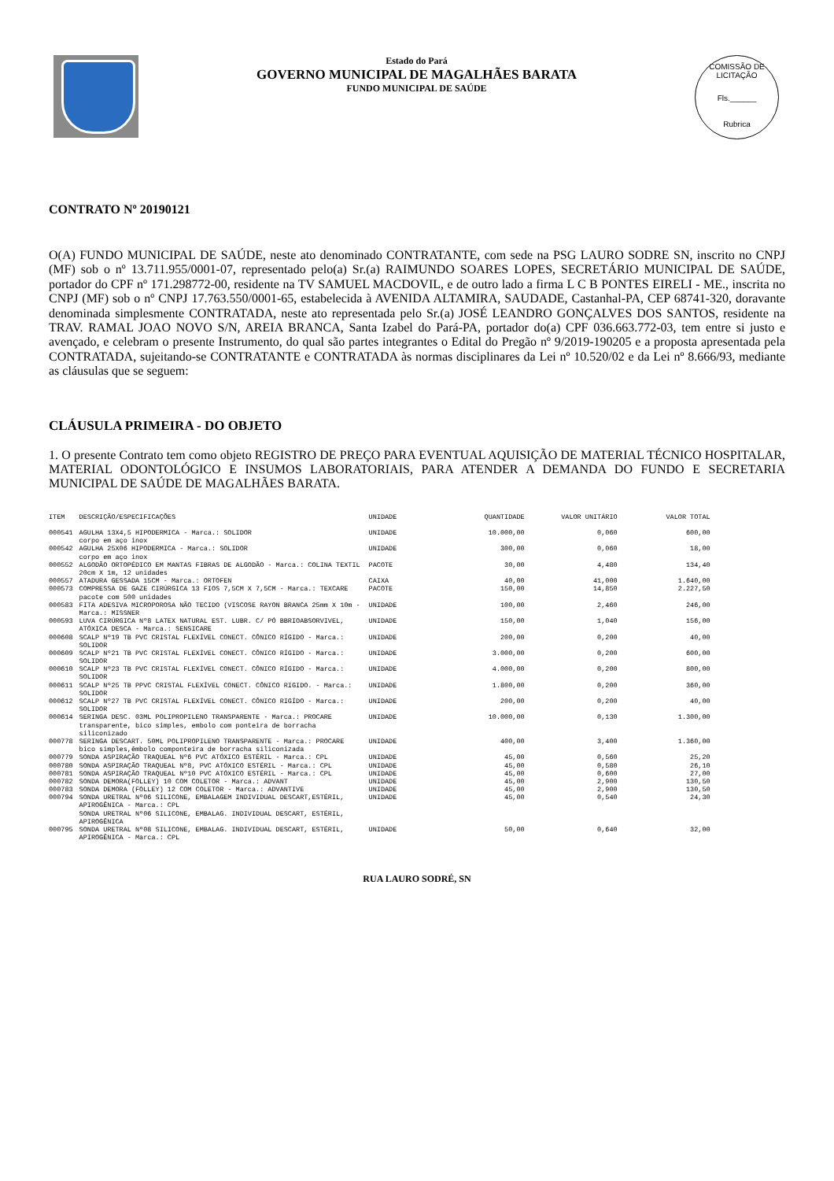Estado do Pará
GOVERNO MUNICIPAL DE MAGALHÃES BARATA
FUNDO MUNICIPAL DE SAÚDE
COMISSÃO DE LICITAÇÃO
Fls.______
Rubrica
CONTRATO Nº 20190121
O(A) FUNDO MUNICIPAL DE SAÚDE, neste ato denominado CONTRATANTE, com sede na PSG LAURO SODRE SN, inscrito no CNPJ (MF) sob o nº 13.711.955/0001-07, representado pelo(a) Sr.(a) RAIMUNDO SOARES LOPES, SECRETÁRIO MUNICIPAL DE SAÚDE, portador do CPF nº 171.298772-00, residente na TV SAMUEL MACDOVIL, e de outro lado a firma L C B PONTES EIRELI - ME., inscrita no CNPJ (MF) sob o nº CNPJ 17.763.550/0001-65, estabelecida à AVENIDA ALTAMIRA, SAUDADE, Castanhal-PA, CEP 68741-320, doravante denominada simplesmente CONTRATADA, neste ato representada pelo Sr.(a) JOSÉ LEANDRO GONÇALVES DOS SANTOS, residente na TRAV. RAMAL JOAO NOVO S/N, AREIA BRANCA, Santa Izabel do Pará-PA, portador do(a) CPF 036.663.772-03, tem entre si justo e avençado, e celebram o presente Instrumento, do qual são partes integrantes o Edital do Pregão nº 9/2019-190205 e a proposta apresentada pela CONTRATADA, sujeitando-se CONTRATANTE e CONTRATADA às normas disciplinares da Lei nº 10.520/02 e da Lei nº 8.666/93, mediante as cláusulas que se seguem:
CLÁUSULA PRIMEIRA - DO OBJETO
1. O presente Contrato tem como objeto REGISTRO DE PREÇO PARA EVENTUAL AQUISIÇÃO DE MATERIAL TÉCNICO HOSPITALAR, MATERIAL ODONTOLÓGICO E INSUMOS LABORATORIAIS, PARA ATENDER A DEMANDA DO FUNDO E SECRETARIA MUNICIPAL DE SAÚDE DE MAGALHÃES BARATA.
| ITEM | DESCRIÇÃO/ESPECIFICAÇÕES | UNIDADE | QUANTIDADE | VALOR UNITÁRIO | VALOR TOTAL |
| --- | --- | --- | --- | --- | --- |
| 000541 | AGULHA 13X4,5 HIPODERMICA - Marca.: SOLIDOR corpo em aço inox | UNIDADE | 10.000,00 | 0,060 | 600,00 |
| 000542 | AGULHA 25X06 HIPODERMICA - Marca.: SOLIDOR corpo em aço inox | UNIDADE | 300,00 | 0,060 | 18,00 |
| 000552 | ALGODÃO ORTOPÉDICO EM MANTAS FIBRAS DE ALGODÃO - Marca.: COLINA TEXTIL 20cm X 1m, 12 unidades | PACOTE | 30,00 | 4,480 | 134,40 |
| 000557 | ATADURA GESSADA 15CM - Marca.: ORTOFEN | CAIXA | 40,00 | 41,000 | 1.640,00 |
| 000573 | COMPRESSA DE GAZE CIRÚRGICA 13 FIOS 7,5CM X 7,5CM - Marca.: TEXCARE pacote com 500 unidades | PACOTE | 150,00 | 14,850 | 2.227,50 |
| 000583 | FITA ADESIVA MICROPOROSA NÃO TECIDO (VISCOSE RAYON BRANCA 25mm X 10m - Marca.: MISSNER | UNIDADE | 100,00 | 2,460 | 246,00 |
| 000593 | LUVA CIRÚRGICA Nº8 LATEX NATURAL EST. LUBR. C/ PÓ BBRIOABSORVIVEL, ATÓXICA DESCA - Marca.: SENSICARE | UNIDADE | 150,00 | 1,040 | 156,00 |
| 000608 | SCALP Nº19 TB PVC CRISTAL FLEXÍVEL CONECT. CÔNICO RÍGIDO - Marca.: SOLIDOR | UNIDADE | 200,00 | 0,200 | 40,00 |
| 000609 | SCALP Nº21 TB PVC CRISTAL FLEXÍVEL CONECT. CÔNICO RÍGIDO - Marca.: SOLIDOR | UNIDADE | 3.000,00 | 0,200 | 600,00 |
| 000610 | SCALP Nº23 TB PVC CRISTAL FLEXÍVEL CONECT. CÔNICO RÍGIDO - Marca.: SOLIDOR | UNIDADE | 4.000,00 | 0,200 | 800,00 |
| 000611 | SCALP Nº25 TB PPVC CRISTAL FLEXÍVEL CONECT. CÔNICO RIGIDO. - Marca.: SOLIDOR | UNIDADE | 1.800,00 | 0,200 | 360,00 |
| 000612 | SCALP Nº27 TB PVC CRISTAL FLEXÍVEL CONECT. CÔNICO RIGÍDO - Marca.: SOLIDOR | UNIDADE | 200,00 | 0,200 | 40,00 |
| 000614 | SERINGA DESC. 03ML POLIPROPILENO TRANSPARENTE - Marca.: PROCARE transparente, bico simples, embolo com ponteira de borracha siliconizado | UNIDADE | 10.000,00 | 0,130 | 1.300,00 |
| 000778 | SERINGA DESCART. 50ML POLIPROPILENO TRANSPARENTE - Marca.: PROCARE bico simples,êmbolo componteira de borracha siliconizada | UNIDADE | 400,00 | 3,400 | 1.360,00 |
| 000779 | SONDA ASPIRAÇÃO TRAQUEAL Nº6 PVC ATÓXICO ESTÉRIL - Marca.: CPL | UNIDADE | 45,00 | 0,560 | 25,20 |
| 000780 | SONDA ASPIRAÇÃO TRAQUEAL Nº8, PVC ATÓXICO ESTÉRIL - Marca.: CPL | UNIDADE | 45,00 | 0,580 | 26,10 |
| 000781 | SONDA ASPIRAÇÃO TRAQUEAL Nº10 PVC ATÓXICO ESTÉRIL - Marca.: CPL | UNIDADE | 45,00 | 0,600 | 27,00 |
| 000782 | SONDA DEMORA(FOLLEY) 10 COM COLETOR - Marca.: ADVANT | UNIDADE | 45,00 | 2,900 | 130,50 |
| 000783 | SONDA DEMORA (FOLLEY) 12 COM COLETOR - Marca.: ADVANTIVE | UNIDADE | 45,00 | 2,900 | 130,50 |
| 000794 | SONDA URETRAL Nº06 SILICONE, EMBALAGEM INDIVIDUAL DESCART,ESTÉRIL, APIROGÊNICA - Marca.: CPL SONDA URETRAL Nº06 SILICONE, EMBALAG. INDIVIDUAL DESCART, ESTÉRIL, APIROGÊNICA | UNIDADE | 45,00 | 0,540 | 24,30 |
| 000795 | SONDA URETRAL Nº08 SILICONE, EMBALAG. INDIVIDUAL DESCART, ESTÉRIL, APIROGÊNICA - Marca.: CPL | UNIDADE | 50,00 | 0,640 | 32,00 |
RUA LAURO SODRÉ, SN